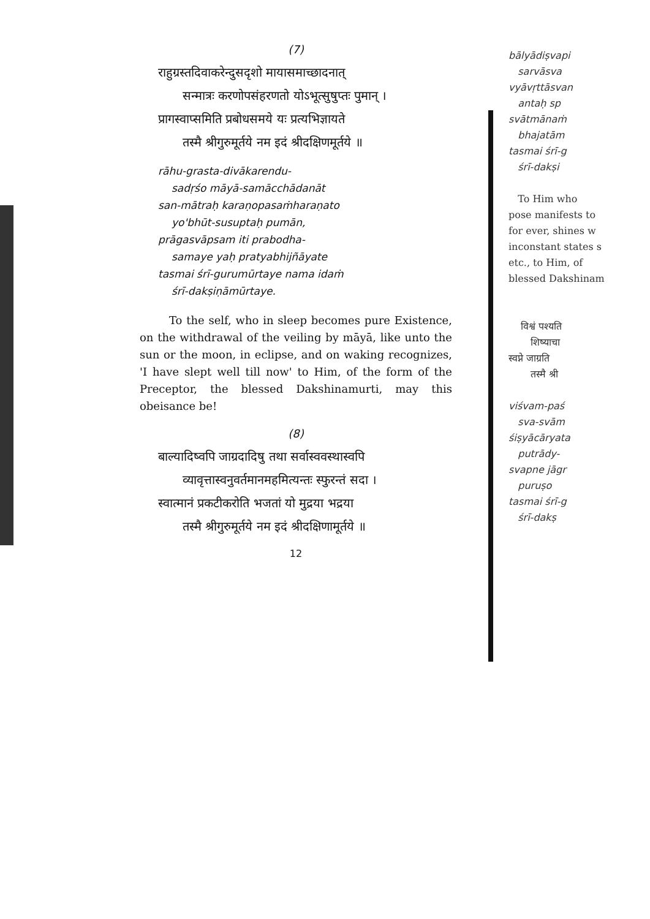(7)
राहुग्रस्तदिवाकरेन्दुसदृशो मायासमाच्छादनात्
सन्मात्रः करणोपसंहरणतो योऽभूत्सुषुप्तः पुमान् ।
प्रागस्वाप्समिति प्रबोधसमये यः प्रत्यभिज्ञायते
तस्मै श्रीगुरुमूर्तये नम इदं श्रीदक्षिणमूर्तये ॥
rāhu-grasta-divākarendu-
sadṛśo māyā-samācchādanāt
san-mātraḥ karaṇopasaṁharaṇato
yo'bhūt-susuptaḥ pumān,
prāgasvāpsam iti prabodha-
samaye yaḥ pratyabhijñāyate
tasmai śrī-gurumūrtaye nama idaṁ
śrī-dakṣiṇāmūrtaye.
To the self, who in sleep becomes pure Existence, on the withdrawal of the veiling by māyā, like unto the sun or the moon, in eclipse, and on waking recognizes, 'I have slept well till now' to Him, of the form of the Preceptor, the blessed Dakshinamurti, may this obeisance be!
(8)
बाल्यादिष्वपि जाग्रदादिषु तथा सर्वास्ववस्थास्वपि
व्यावृत्तास्वनुवर्तमानमहमित्यन्तः स्फुरन्तं सदा ।
स्वात्मानं प्रकटीकरोति भजतां यो मुद्रया भद्रया
तस्मै श्रीगुरुमूर्तये नम इदं श्रीदक्षिणामूर्तये ॥
12
bālyādiṣvapi
sarvāsva
vyāvṛttāsvan
antaḥ sp
svātmānaṁ
bhajatām
tasmai śrī-g
śrī-dakṣi
To Him who
pose manifests to
for ever, shines w
inconstant states s
etc., to Him, of
blessed Dakshinam
विश्वं पश्यति
शिष्याचा
स्वप्ने जाग्रति
तस्मै श्री
viśvam-paś
sva-svām
śiṣyācāryata
putrādy-
svapne jāgr
puruṣo
tasmai śrī-g
śrī-dakṣ